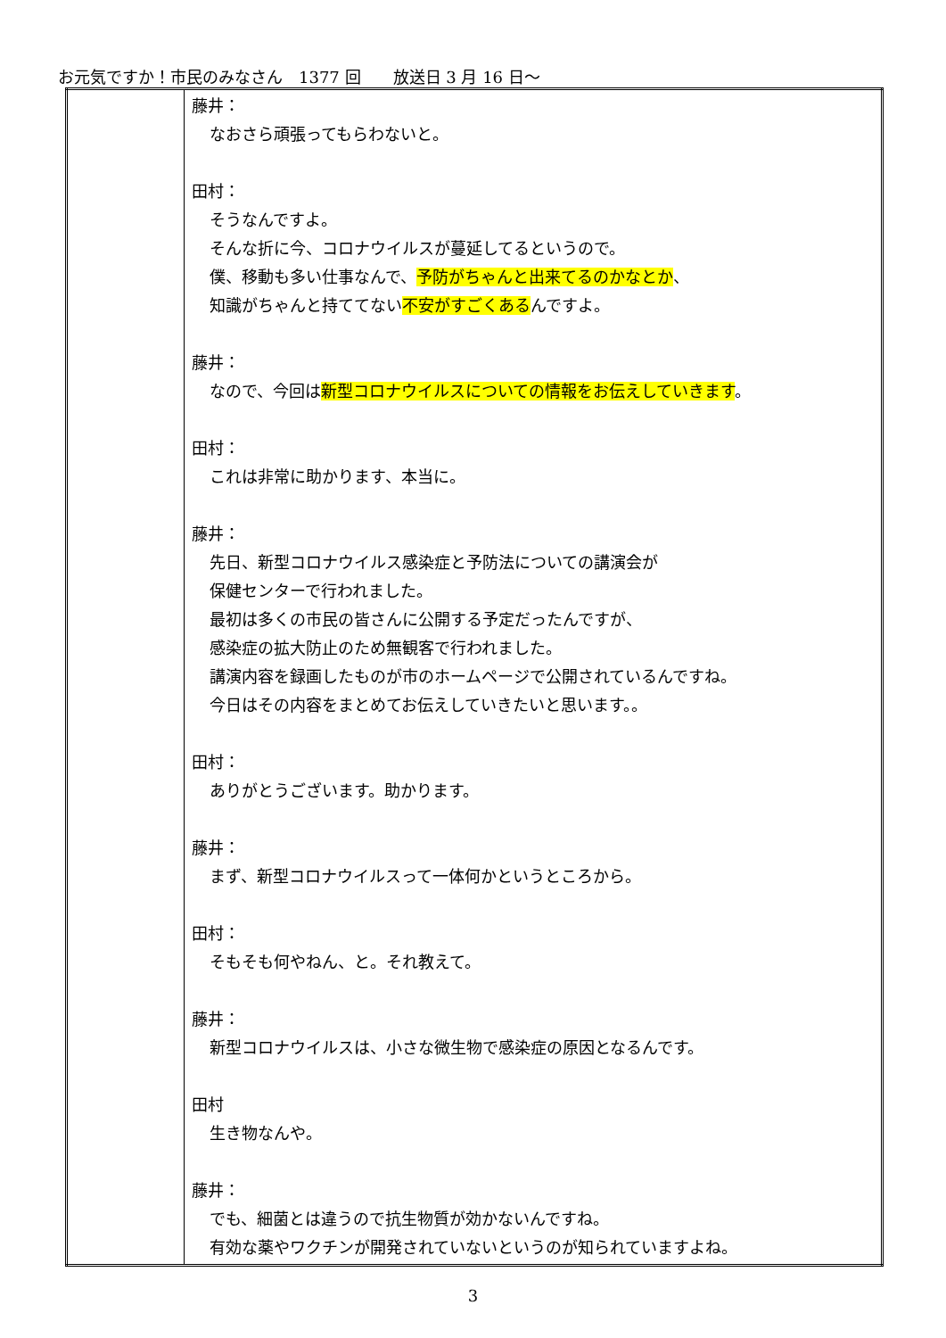お元気ですか！市民のみなさん　1377 回　　放送日 3 月 16 日～
| | 藤井： なおさら頑張ってもらわないと。 田村： そうなんですよ。 そんな折に今、コロナウイルスが蔓延してるというので。 僕、移動も多い仕事なんで、 予防がちゃんと出来てるのかなとか 、 知識がちゃんと持ててない 不安がすごくある んですよ。 藤井： なので、今回は 新型コロナウイルスについての情報をお伝えしていきます 。 田村： これは非常に助かります、本当に。 藤井： 先日、新型コロナウイルス感染症と予防法についての講演会が 保健センターで行われました。 最初は多くの市民の皆さんに公開する予定だったんですが、 感染症の拡大防止のため無観客で行われました。 講演内容を録画したものが市のホームページで公開されているんですね。 今日はその内容をまとめてお伝えしていきたいと思います。。 田村： ありがとうございます。助かります。 藤井： まず、新型コロナウイルスって一体何かというところから。 田村： そもそも何やねん、と。それ教えて。 藤井： 新型コロナウイルスは、小さな微生物で感染症の原因となるんです。 田村 生き物なんや。 藤井： でも、細菌とは違うので抗生物質が効かないんですね。 有効な薬やワクチンが開発されていないというのが知られていますよね。 |
3